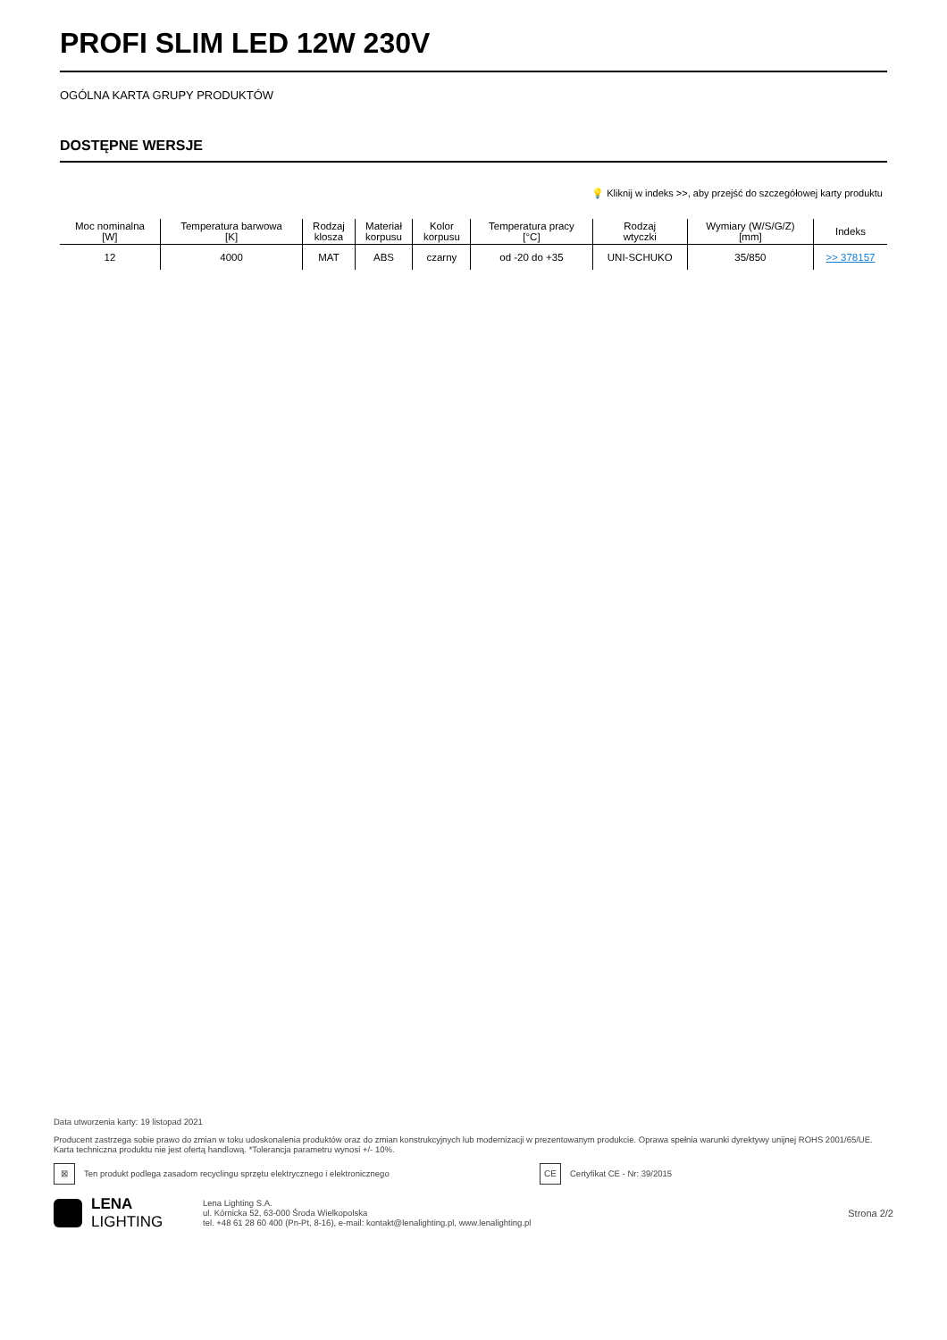PROFI SLIM LED 12W 230V
OGÓLNA KARTA GRUPY PRODUKTÓW
DOSTĘPNE WERSJE
💡 Kliknij w indeks >>, aby przejść do szczegółowej karty produktu
| Moc nominalna [W] | Temperatura barwowa [K] | Rodzaj klosza | Materiał korpusu | Kolor korpusu | Temperatura pracy [°C] | Rodzaj wtyczki | Wymiary (W/S/G/Z) [mm] | Indeks |
| --- | --- | --- | --- | --- | --- | --- | --- | --- |
| 12 | 4000 | MAT | ABS | czarny | od -20 do +35 | UNI-SCHUKO | 35/850 | >> 378157 |
Data utworzenia karty: 19 listopad 2021
Producent zastrzega sobie prawo do zmian w toku udoskonalenia produktów oraz do zmian konstrukcyjnych lub modernizacji w prezentowanym produkcie. Oprawa spełnia warunki dyrektywy unijnej ROHS 2001/65/UE. Karta techniczna produktu nie jest ofertą handlową. *Tolerancja parametru wynosi +/- 10%.
⊠ Ten produkt podlega zasadom recyclingu sprzętu elektrycznego i elektronicznego CE Certyfikat CE - Nr: 39/2015
LENA
LIGHTING Lena Lighting S.A.
ul. Kórnicka 52, 63-000 Środa Wielkopolska
tel. +48 61 28 60 400 (Pn-Pt, 8-16), e-mail: kontakt@lenalighting.pl, www.lenalighting.pl Strona 2/2